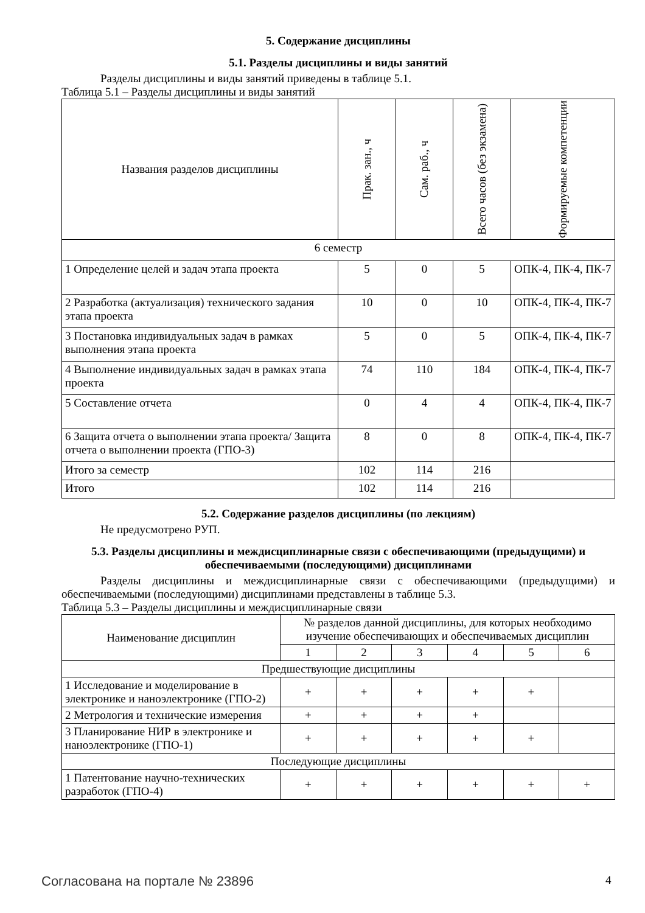5. Содержание дисциплины
5.1. Разделы дисциплины и виды занятий
Разделы дисциплины и виды занятий приведены в таблице 5.1.
Таблица 5.1 – Разделы дисциплины и виды занятий
| Названия разделов дисциплины | Прак. зан., ч | Сам. раб., ч | Всего часов (без экзамена) | Формируемые компетенции |
| --- | --- | --- | --- | --- |
| 6 семестр | | | | |
| 1 Определение целей и задач этапа проекта | 5 | 0 | 5 | ОПК-4, ПК-4, ПК-7 |
| 2 Разработка (актуализация) технического задания этапа проекта | 10 | 0 | 10 | ОПК-4, ПК-4, ПК-7 |
| 3 Постановка индивидуальных задач в рамках выполнения этапа проекта | 5 | 0 | 5 | ОПК-4, ПК-4, ПК-7 |
| 4 Выполнение индивидуальных задач в рамках этапа проекта | 74 | 110 | 184 | ОПК-4, ПК-4, ПК-7 |
| 5 Составление отчета | 0 | 4 | 4 | ОПК-4, ПК-4, ПК-7 |
| 6 Защита отчета о выполнении этапа проекта/ Защита отчета о выполнении проекта (ГПО-3) | 8 | 0 | 8 | ОПК-4, ПК-4, ПК-7 |
| Итого за семестр | 102 | 114 | 216 | |
| Итого | 102 | 114 | 216 | |
5.2. Содержание разделов дисциплины (по лекциям)
Не предусмотрено РУП.
5.3. Разделы дисциплины и междисциплинарные связи с обеспечивающими (предыдущими) и обеспечиваемыми (последующими) дисциплинами
Разделы дисциплины и междисциплинарные связи с обеспечивающими (предыдущими) и обеспечиваемыми (последующими) дисциплинами представлены в таблице 5.3.
Таблица 5.3 – Разделы дисциплины и междисциплинарные связи
| Наименование дисциплин | № разделов данной дисциплины, для которых необходимо изучение обеспечивающих и обеспечиваемых дисциплин | | | | | |
| --- | --- | --- | --- | --- | --- | --- |
| | 1 | 2 | 3 | 4 | 5 | 6 |
| Предшествующие дисциплины | | | | | | |
| 1 Исследование и моделирование в электронике и наноэлектронике (ГПО-2) | + | + | + | + | + | |
| 2 Метрология и технические измерения | + | + | + | + | | |
| 3 Планирование НИР в электронике и наноэлектронике (ГПО-1) | + | + | + | + | + | |
| Последующие дисциплины | | | | | | |
| 1 Патентование научно-технических разработок (ГПО-4) | + | + | + | + | + | + |
Согласована на портале № 23896 4